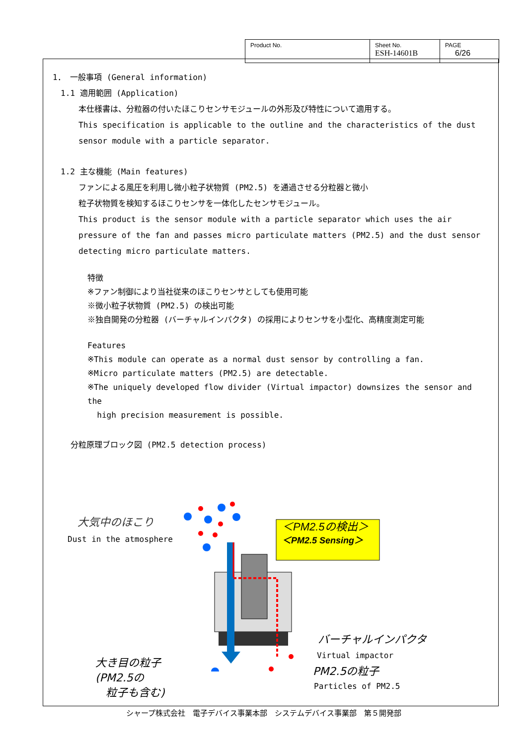| Product No. | Sheet No. ESH-14601B | PAGE 6/26 |
1． 一般事項 (General information)
1.1 適用範囲 (Application)
本仕様書は、分粒器の付いたほこりセンサモジュールの外形及び特性について適用する。
This specification is applicable to the outline and the characteristics of the dust sensor module with a particle separator.
1.2 主な機能 (Main features)
ファンによる風圧を利用し微小粒子状物質 (PM2.5) を通過させる分粒器と微小
粒子状物質を検知するほこりセンサを一体化したセンサモジュール。
This product is the sensor module with a particle separator which uses the air pressure of the fan and passes micro particulate matters (PM2.5) and the dust sensor detecting micro particulate matters.
特徴
※ファン制御により当社従来のほこりセンサとしても使用可能
※微小粒子状物質 (PM2.5) の検出可能
※独自開発の分粒器 (バーチャルインパクタ) の採用によりセンサを小型化、高精度測定可能
Features
※This module can operate as a normal dust sensor by controlling a fan.
※Micro particulate matters (PM2.5) are detectable.
※The uniquely developed flow divider (Virtual impactor) downsizes the sensor and the
high precision measurement is possible.
分粒原理ブロック図 (PM2.5 detection process)
大気中のほこり
Dust in the atmosphere
＜PM2.5の検出＞
＜PM2.5 Sensing＞
バーチャルインパクタ
Virtual impactor
PM2.5の粒子
Particles of PM2.5
大き目の粒子
(PM2.5の
粒子も含む)
シャープ株式会社　電子デバイス事業本部　システムデバイス事業部　第５開発部